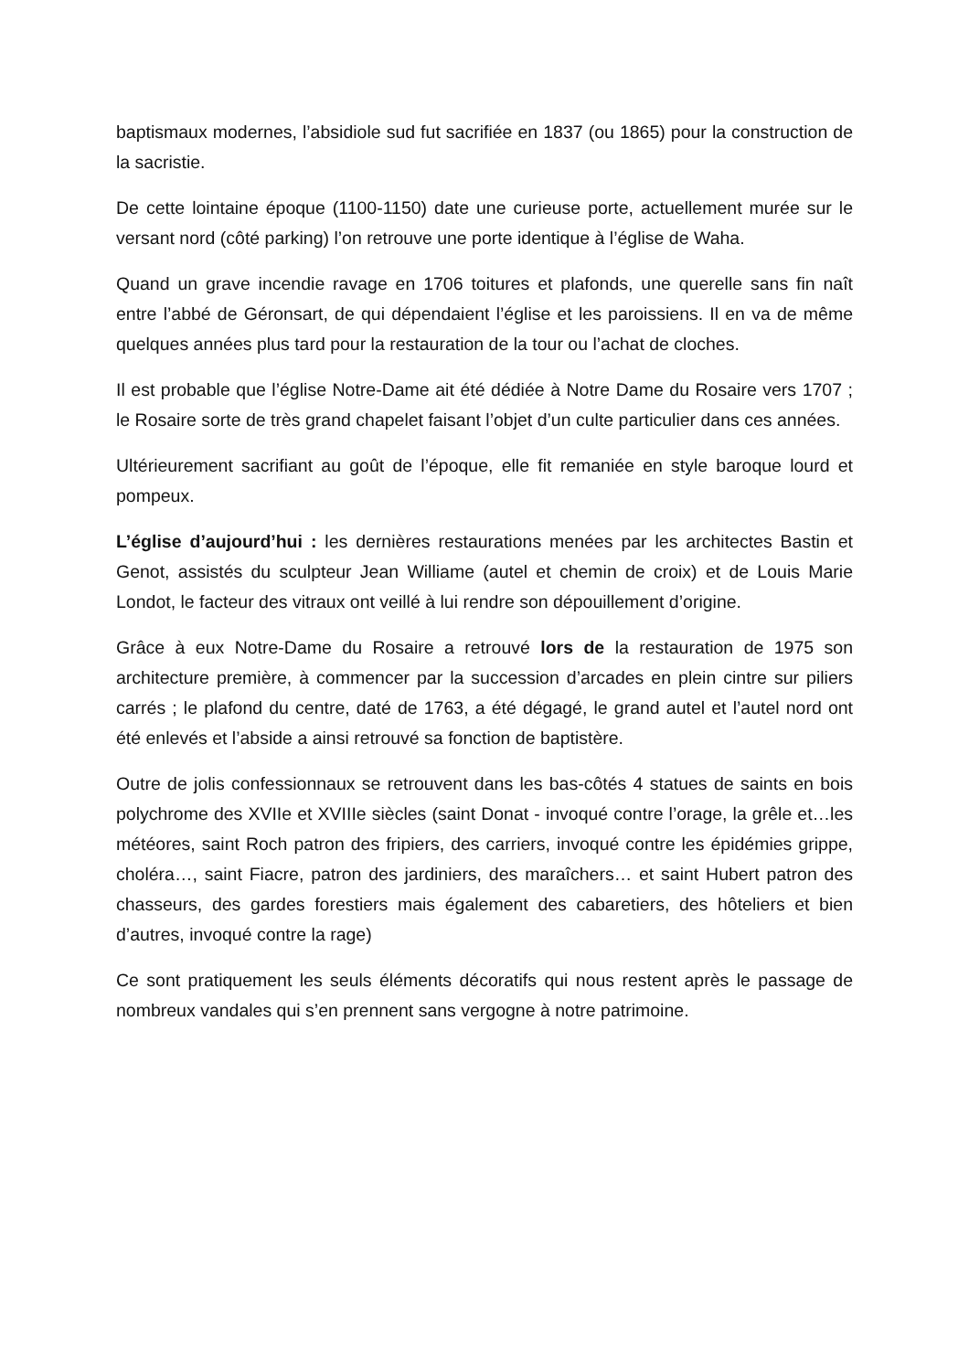baptismaux modernes, l’absidiole sud fut sacrifiée en 1837 (ou 1865) pour la construction de la sacristie.
De cette lointaine époque (1100-1150) date une curieuse porte, actuellement murée sur le versant nord (côté parking) l’on retrouve une porte identique à l’église de Waha.
Quand un grave incendie ravage en 1706 toitures et plafonds, une querelle sans fin naît entre l’abbé de Géronsart, de qui dépendaient l’église et les paroissiens. Il en va de même quelques années plus tard pour la restauration de la tour ou l’achat de cloches.
Il est probable que l’église Notre-Dame ait été dédiée à Notre Dame du Rosaire vers 1707 ; le Rosaire sorte de très grand chapelet faisant l’objet d’un culte particulier dans ces années.
Ultérieurement sacrifiant au goût de l’époque, elle fit remaniée en style baroque lourd et pompeux.
L’église d’aujourd’hui : les dernières restaurations menées par les architectes Bastin et Genot, assistés du sculpteur Jean Williame (autel et chemin de croix) et de Louis Marie Londot, le facteur des vitraux ont veillé à lui rendre son dépouillement d’origine.
Grâce à eux Notre-Dame du Rosaire a retrouvé lors de la restauration de 1975 son architecture première, à commencer par la succession d’arcades en plein cintre sur piliers carrés ; le plafond du centre, daté de 1763, a été dégagé, le grand autel et l’autel nord ont été enlevés et l’abside a ainsi retrouvé sa fonction de baptistère.
Outre de jolis confessionnaux se retrouvent dans les bas-côtés 4 statues de saints en bois polychrome des XVIIe et XVIIIe siècles (saint Donat - invoqué contre l’orage, la grêle et…les météores, saint Roch patron des fripiers, des carriers, invoqué contre les épidémies grippe, choléra…, saint Fiacre, patron des jardiniers, des maraîchers… et saint Hubert patron des chasseurs, des gardes forestiers mais également des cabaretiers, des hôteliers et bien d’autres, invoqué contre la rage)
Ce sont pratiquement les seuls éléments décoratifs qui nous restent après le passage de nombreux vandales qui s’en prennent sans vergogne à notre patrimoine.